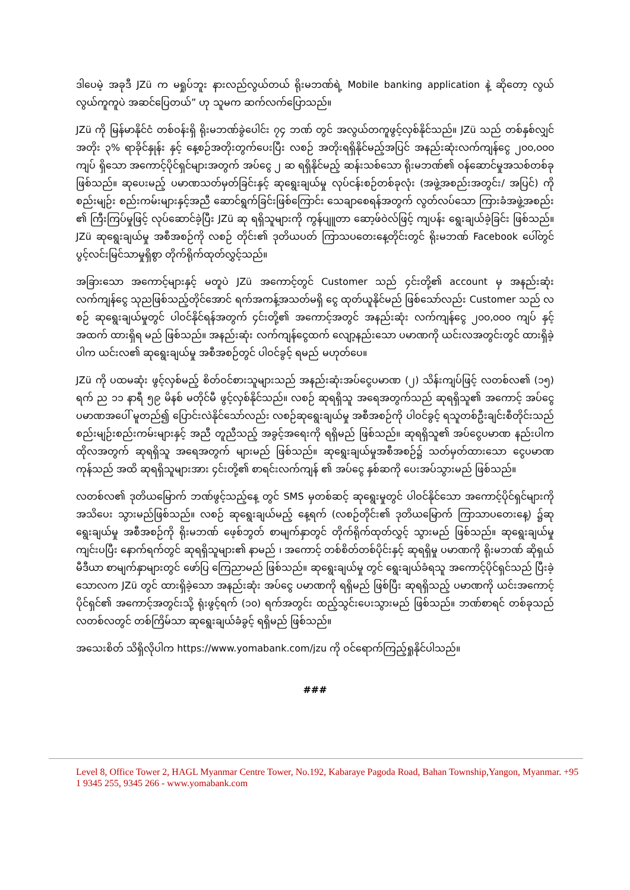ဒါပေမဲ့ အခုဒီ JZü က မရှုပ်ဘူး နားလည်လွယ်တယ် ရိုးမဘဏ်ရဲ့ Mobile banking application နဲ့ ဆိုတော့ လွယ်လွယ်ကူကူပဲ အဆင်ပြေတယ်” ဟု သူမက ဆက်လက်ပြောသည်။
JZü ကို မြန်မာနိုင်ငံ တစ်ဝန်းရှိ ရိုးမဘဏ်ခွဲပေါင်း ၇၄ ဘဏ် တွင် အလွယ်တကူဖွင့်လှစ်နိုင်သည်။ JZü သည် တစ်နှစ်လျှင် အတိုး ၃% ရာခိုင်နှုန်း နှင့် နေ့စဉ်အတိုးတွက်ပေးပြီး လစဉ် အတိုးရရှိနိုင်မည့်အပြင် အနည်းဆုံးလက်ကျန်ငွေ ၂၀၀,၀၀၀ ကျပ် ရှိသော အကောင့်ပိုင်ရှင်များအတွက် အပ်ငွေ ၂ ဆ ရရှိနိုင်မည့် ဆန်းသစ်သော ရိုးမဘဏ်၏ ဝန်ဆောင်မှုအသစ်တစ်ခု ဖြစ်သည်။ ဆုပေးမည့် ပမာဏသတ်မှတ်ခြင်းနှင့် ဆုရွေးချယ်မှု လုပ်ငန်းစဉ်တစ်ခုလုံး (အဖွဲ့အစည်းအတွင်း/ အပြင်) ကို စည်းမျဉ်း စည်းကမ်းများနှင့်အညီ ဆောင်ရွက်ခြင်းဖြစ်ကြောင်း သေချာစေရန်အတွက် လွတ်လပ်သော ကြားခံအဖွဲ့အစည်း ၏ ကြီးကြပ်မှုဖြင့် လုပ်ဆောင်ခဲ့ပြီး JZü ဆု ရရှိသူများကို ကွန်ပျူတာ ဆော့ဖ်ဝဲလ်ဖြင့် ကျပန်း ရွေးချယ်ခဲ့ခြင်း ဖြစ်သည်။ JZü ဆုရွေးချယ်မှု အစီအစဉ်ကို လစဉ် တိုင်း၏ ဒုတိယပတ် ကြာသပတေးနေ့တိုင်းတွင် ရိုးမဘဏ် Facebook ပေါ်တွင် ပွင့်လင်းမြင်သာမှုရှိစွာ တိုက်ရိုက်ထုတ်လွှင့်သည်။
အခြားသော အကောင့်များနှင့် မတူပဲ JZü အကောင့်တွင် Customer သည် ၄င်းတို့၏ account မှ အနည်းဆုံး လက်ကျန်ငွေ သုညဖြစ်သည့်တိုင်အောင် ရက်အကန့်အသတ်မရှိ ငွေ ထုတ်ယူနိုင်မည် ဖြစ်သော်လည်း Customer သည် လစဉ် ဆုရွေးချယ်မှုတွင် ပါဝင်နိုင်ရန်အတွက် ၄င်းတို့၏ အကောင့်အတွင် အနည်းဆုံး လက်ကျန်ငွေ ၂၀၀,၀၀၀ ကျပ် နှင့် အထက် ထားရှိရ မည် ဖြစ်သည်။ အနည်းဆုံး လက်ကျန်ငွေထက် လျော့နည်းသော ပမာဏကို ယင်းလအတွင်းတွင် ထားရှိခဲ့ပါက ယင်းလ၏ ဆုရွေးချယ်မှု အစီအစဉ်တွင် ပါဝင်ခွင့် ရမည် မဟုတ်ပေ။
JZü ကို ပထမဆုံး ဖွင့်လှစ်မည့် စိတ်ဝင်စားသူများသည် အနည်းဆုံးအပ်ငွေပမာဏ (၂) သိန်းကျပ်ဖြင့် လတစ်လ၏ (၁၅) ရက် ည ၁၁ နာရီ ၅၉ မိနစ် မတိုင်မီ ဖွင့်လှစ်နိုင်သည်။ လစဉ် ဆုရရှိသူ အရေအတွက်သည် ဆုရရှိသူ၏ အကောင့် အပ်ငွေ ပမာဏအပေါ် မူတည်၍ ပြောင်းလဲနိုင်သော်လည်း လစဉ်ဆုရွေးချယ်မှု အစီအစဉ်ကို ပါဝင်ခွင့် ရသူတစ်ဦးချင်းစီတိုင်းသည် စည်းမျဉ်းစည်းကမ်းများနှင့် အညီ တူညီသည့် အခွင့်အရေးကို ရရှိမည် ဖြစ်သည်။ ဆုရရှိသူ၏ အပ်ငွေပမာဏ နည်းပါက ထိုလအတွက် ဆုရရှိသူ အရေအတွက် များမည် ဖြစ်သည်။ ဆုရွေးချယ်မှုအစီအစဉ်၌ သတ်မှတ်ထားသော ငွေပမာဏ ကုန်သည် အထိ ဆုရရှိသူများအား ၄င်းတို့၏ စာရင်းလက်ကျန် ၏ အပ်ငွေ နှစ်ဆကို ပေးအပ်သွားမည် ဖြစ်သည်။
လတစ်လ၏ ဒုတိယမြောက် ဘဏ်ဖွင့်သည့်နေ့ တွင် SMS မှတစ်ဆင့် ဆုရွေးမှုတွင် ပါဝင်နိုင်သော အကောင့်ပိုင်ရှင်များကို အသိပေး သွားမည်ဖြစ်သည်။ လစဉ် ဆုရွေးချယ်မည့် နေ့ရက် (လစဉ်တိုင်း၏ ဒုတိယမြောက် ကြာသာပတေးနေ့) ၌ဆုရွေးချယ်မှု အစီအစဉ်ကို ရိုးမဘဏ် ဖေ့စ်ဘွတ် စာမျက်နှာတွင် တိုက်ရိုက်ထုတ်လွှင့် သွားမည် ဖြစ်သည်။ ဆုရွေးချယ်မှု ကျင်းပပြီး နောက်ရက်တွင် ဆုရရှိသူများ၏ နာမည် ၊ အကောင့် တစ်စိတ်တစ်ပိုင်းနှင့် ဆုရရှိမှု ပမာဏကို ရိုးမဘဏ် ဆိုရှယ်မီဒီယာ စာမျက်နှာများတွင် ဖော်ပြ ကြေညာမည် ဖြစ်သည်။ ဆုရွေးချယ်မှု တွင် ရွေးချယ်ခံရသူ အကောင့်ပိုင်ရှင်သည် ပြီးခဲ့သောလက JZü တွင် ထားရှိခဲ့သော အနည်းဆုံး အပ်ငွေ ပမာဏကို ရရှိမည် ဖြစ်ပြီး ဆုရရှိသည့် ပမာဏကို ယင်းအကောင့်ပိုင်ရှင်၏ အကောင့်အတွင်းသို့ ရုံးဖွင့်ရက် (၁၀) ရက်အတွင်း ထည့်သွင်းပေးသွားမည် ဖြစ်သည်။ ဘဏ်စာရင် တစ်ခုသည် လတစ်လတွင် တစ်ကြိမ်သာ ဆုရွေးချယ်ခံခွင့် ရရှိမည် ဖြစ်သည်။
အသေးစိတ် သိရှိလိုပါက https://www.yomabank.com/jzu ကို ဝင်ရောက်ကြည့်ရှုနိုင်ပါသည်။
###
Level 8, Office Tower 2, HAGL Myanmar Centre Tower, No.192, Kabaraye Pagoda Road, Bahan Township,Yangon, Myanmar. +95 1 9345 255, 9345 266 - www.yomabank.com